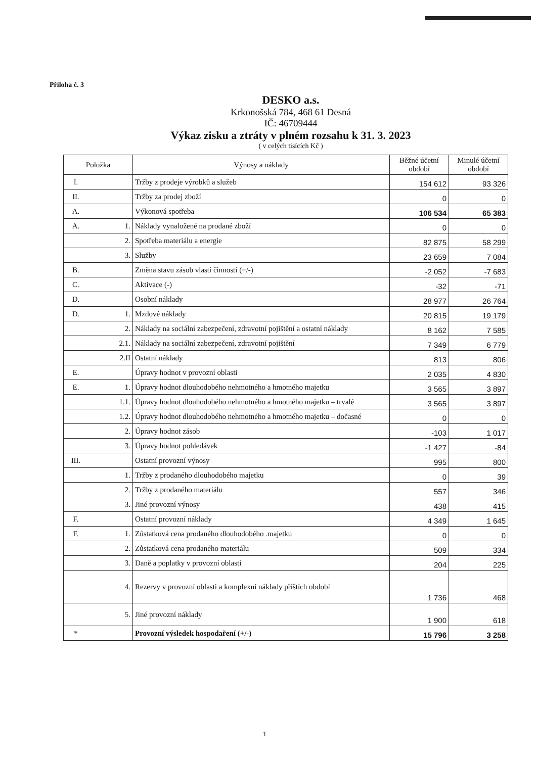Příloha č. 3
DESKO a.s.
Krkonošská 784, 468 61 Desná
IČ: 46709444
Výkaz zisku a ztráty v plném rozsahu k 31. 3. 2023
( v celých tisících Kč )
| Položka | | Výnosy a náklady | Běžné účetní období | Minulé účetní období |
| --- | --- | --- | --- | --- |
| I. | | Tržby z prodeje výrobků a služeb | 154 612 | 93 326 |
| II. | | Tržby za prodej zboží | 0 | 0 |
| A. | | Výkonová spotřeba | 106 534 | 65 383 |
| A. | 1. | Náklady vynaložené na prodané zboží | 0 | 0 |
| | 2. | Spotřeba materiálu a energie | 82 875 | 58 299 |
| | 3. | Služby | 23 659 | 7 084 |
| B. | | Změna stavu zásob vlastí činnosti (+/-) | -2 052 | -7 683 |
| C. | | Aktivace (-) | -32 | -71 |
| D. | | Osobní náklady | 28 977 | 26 764 |
| D. | 1. | Mzdové náklady | 20 815 | 19 179 |
| | 2. | Náklady na sociální zabezpečení, zdravotní pojištění a ostatní náklady | 8 162 | 7 585 |
| | 2.1. | Náklady na sociální zabezpečení, zdravotní pojištění | 7 349 | 6 779 |
| | 2.II | Ostatní náklady | 813 | 806 |
| E. | | Úpravy hodnot v provozní oblasti | 2 035 | 4 830 |
| E. | 1. | Úpravy hodnot dlouhodobého nehmotného a hmotného majetku | 3 565 | 3 897 |
| | 1.1. | Úpravy hodnot dlouhodobého nehmotného a hmotného majetku – trvalé | 3 565 | 3 897 |
| | 1.2. | Úpravy hodnot dlouhodobého nehmotného a hmotného majetku – dočasné | 0 | 0 |
| | 2. | Úpravy hodnot zásob | -103 | 1 017 |
| | 3. | Úpravy hodnot pohledávek | -1 427 | -84 |
| III. | | Ostatní provozní výnosy | 995 | 800 |
| | 1. | Tržby z prodaného dlouhodobého majetku | 0 | 39 |
| | 2. | Tržby z prodaného materiálu | 557 | 346 |
| | 3. | Jiné provozní výnosy | 438 | 415 |
| F. | | Ostatní provozní náklady | 4 349 | 1 645 |
| F. | 1. | Zůstatková cena prodaného dlouhodobého .majetku | 0 | 0 |
| | 2. | Zůstatková cena prodaného materiálu | 509 | 334 |
| | 3. | Daně a poplatky v provozní oblasti | 204 | 225 |
| | 4. | Rezervy v provozní oblasti a komplexní náklady příštích období | 1 736 | 468 |
| | 5. | Jiné provozní náklady | 1 900 | 618 |
| * | | Provozní výsledek hospodaření (+/-) | 15 796 | 3 258 |
1